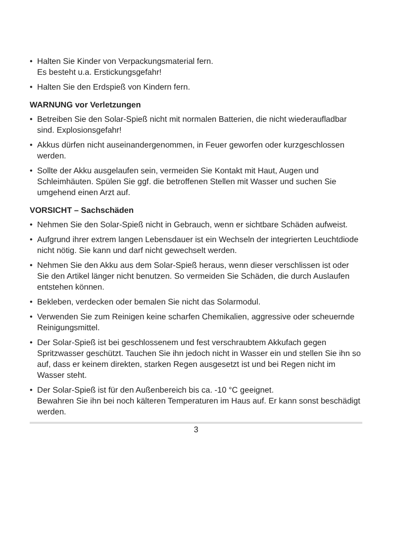• Halten Sie Kinder von Verpackungsmaterial fern.
Es besteht u.a. Erstickungsgefahr!
• Halten Sie den Erdspieß von Kindern fern.
WARNUNG vor Verletzungen
• Betreiben Sie den Solar-Spieß nicht mit normalen Batterien, die nicht wiederaufladbar sind. Explosionsgefahr!
• Akkus dürfen nicht auseinandergenommen, in Feuer geworfen oder kurzgeschlossen werden.
• Sollte der Akku ausgelaufen sein, vermeiden Sie Kontakt mit Haut, Augen und Schleimhäuten. Spülen Sie ggf. die betroffenen Stellen mit Wasser und suchen Sie umgehend einen Arzt auf.
VORSICHT – Sachschäden
• Nehmen Sie den Solar-Spieß nicht in Gebrauch, wenn er sichtbare Schäden aufweist.
• Aufgrund ihrer extrem langen Lebensdauer ist ein Wechseln der integrierten Leuchtdiode nicht nötig. Sie kann und darf nicht gewechselt werden.
• Nehmen Sie den Akku aus dem Solar-Spieß heraus, wenn dieser verschlissen ist oder Sie den Artikel länger nicht benutzen. So vermeiden Sie Schäden, die durch Auslaufen entstehen können.
• Bekleben, verdecken oder bemalen Sie nicht das Solarmodul.
• Verwenden Sie zum Reinigen keine scharfen Chemikalien, aggressive oder scheuernde Reinigungsmittel.
• Der Solar-Spieß ist bei geschlossenem und fest verschraubtem Akkufach gegen Spritzwasser geschützt. Tauchen Sie ihn jedoch nicht in Wasser ein und stellen Sie ihn so auf, dass er keinem direkten, starken Regen ausgesetzt ist und bei Regen nicht im Wasser steht.
• Der Solar-Spieß ist für den Außenbereich bis ca. -10 °C geeignet.
Bewahren Sie ihn bei noch kälteren Temperaturen im Haus auf. Er kann sonst beschädigt werden.
3